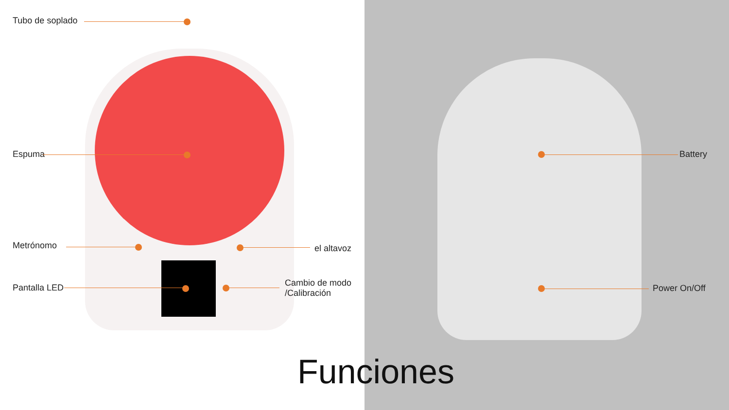Tubo de soplado
Espuma
Metrónomo el altavoz
Pantalla LED
Cambio de modo
/Calibración
Battery
Power On/Off
Funciones